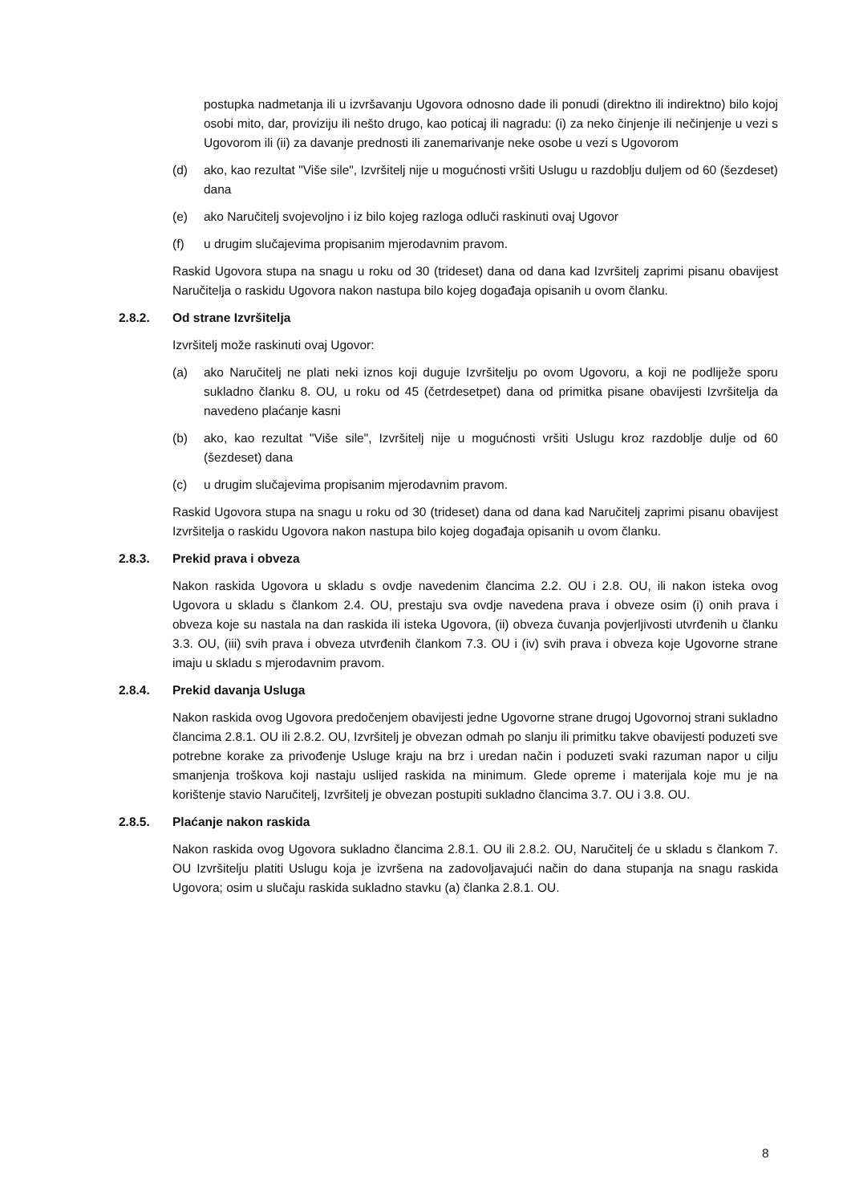postupka nadmetanja ili u izvršavanju Ugovora odnosno dade ili ponudi (direktno ili indirektno) bilo kojoj osobi mito, dar, proviziju ili nešto drugo, kao poticaj ili nagradu: (i) za neko činjenje ili nečinjenje u vezi s Ugovorom ili (ii) za davanje prednosti ili zanemarivanje neke osobe u vezi s Ugovorom
(d) ako, kao rezultat "Više sile", Izvršitelj nije u mogućnosti vršiti Uslugu u razdoblju duljem od 60 (šezdeset) dana
(e) ako Naručitelj svojevoljno i iz bilo kojeg razloga odluči raskinuti ovaj Ugovor
(f) u drugim slučajevima propisanim mjerodavnim pravom.
Raskid Ugovora stupa na snagu u roku od 30 (trideset) dana od dana kad Izvršitelj zaprimi pisanu obavijest Naručitelja o raskidu Ugovora nakon nastupa bilo kojeg događaja opisanih u ovom članku.
2.8.2. Od strane Izvršitelja
Izvršitelj može raskinuti ovaj Ugovor:
(a) ako Naručitelj ne plati neki iznos koji duguje Izvršitelju po ovom Ugovoru, a koji ne podliježe sporu sukladno članku 8. OU, u roku od 45 (četrdesetpet) dana od primitka pisane obavijesti Izvršitelja da navedeno plaćanje kasni
(b) ako, kao rezultat "Više sile", Izvršitelj nije u mogućnosti vršiti Uslugu kroz razdoblje dulje od 60 (šezdeset) dana
(c) u drugim slučajevima propisanim mjerodavnim pravom.
Raskid Ugovora stupa na snagu u roku od 30 (trideset) dana od dana kad Naručitelj zaprimi pisanu obavijest Izvršitelja o raskidu Ugovora nakon nastupa bilo kojeg događaja opisanih u ovom članku.
2.8.3. Prekid prava i obveza
Nakon raskida Ugovora u skladu s ovdje navedenim člancima 2.2. OU i 2.8. OU, ili nakon isteka ovog Ugovora u skladu s člankom 2.4. OU, prestaju sva ovdje navedena prava i obveze osim (i) onih prava i obveza koje su nastala na dan raskida ili isteka Ugovora, (ii) obveza čuvanja povjerljivosti utvrđenih u članku 3.3. OU, (iii) svih prava i obveza utvrđenih člankom 7.3. OU i (iv) svih prava i obveza koje Ugovorne strane imaju u skladu s mjerodavnim pravom.
2.8.4. Prekid davanja Usluga
Nakon raskida ovog Ugovora predočenjem obavijesti jedne Ugovorne strane drugoj Ugovornoj strani sukladno člancima 2.8.1. OU ili 2.8.2. OU, Izvršitelj je obvezan odmah po slanju ili primitku takve obavijesti poduzeti sve potrebne korake za privođenje Usluge kraju na brz i uredan način i poduzeti svaki razuman napor u cilju smanjenja troškova koji nastaju uslijed raskida na minimum. Glede opreme i materijala koje mu je na korištenje stavio Naručitelj, Izvršitelj je obvezan postupiti sukladno člancima 3.7. OU i 3.8. OU.
2.8.5. Plaćanje nakon raskida
Nakon raskida ovog Ugovora sukladno člancima 2.8.1. OU ili 2.8.2. OU, Naručitelj će u skladu s člankom 7. OU Izvršitelju platiti Uslugu koja je izvršena na zadovoljavajući način do dana stupanja na snagu raskida Ugovora; osim u slučaju raskida sukladno stavku (a) članka 2.8.1. OU.
8